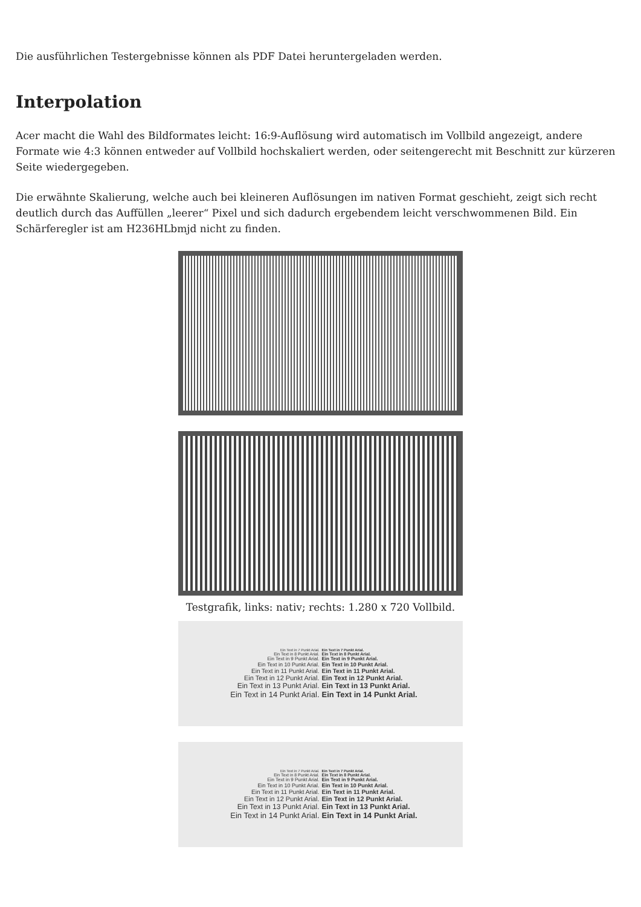Die ausführlichen Testergebnisse können als PDF Datei heruntergeladen werden.
Interpolation
Acer macht die Wahl des Bildformates leicht: 16:9-Auflösung wird automatisch im Vollbild angezeigt, andere Formate wie 4:3 können entweder auf Vollbild hochskaliert werden, oder seitengerecht mit Beschnitt zur kürzeren Seite wiedergegeben.
Die erwähnte Skalierung, welche auch bei kleineren Auflösungen im nativen Format geschieht, zeigt sich recht deutlich durch das Auffüllen „leerer“ Pixel und sich dadurch ergebendem leicht verschwommenen Bild. Ein Schärferegler ist am H236HLbmjd nicht zu finden.
Testgrafik, links: nativ; rechts: 1.280 x 720 Vollbild.
Ein Text in 7 Punkt Arial. Ein Text in 7 Punkt Arial.
Ein Text in 8 Punkt Arial. Ein Text in 8 Punkt Arial.
Ein Text in 9 Punkt Arial. Ein Text in 9 Punkt Arial.
Ein Text in 10 Punkt Arial. Ein Text in 10 Punkt Arial.
Ein Text in 11 Punkt Arial. Ein Text in 11 Punkt Arial.
Ein Text in 12 Punkt Arial. Ein Text in 12 Punkt Arial.
Ein Text in 13 Punkt Arial. Ein Text in 13 Punkt Arial.
Ein Text in 14 Punkt Arial. Ein Text in 14 Punkt Arial.
Ein Text in 7 Punkt Arial. Ein Text in 7 Punkt Arial.
Ein Text in 8 Punkt Arial. Ein Text in 8 Punkt Arial.
Ein Text in 9 Punkt Arial. Ein Text in 9 Punkt Arial.
Ein Text in 10 Punkt Arial. Ein Text in 10 Punkt Arial.
Ein Text in 11 Punkt Arial. Ein Text in 11 Punkt Arial.
Ein Text in 12 Punkt Arial. Ein Text in 12 Punkt Arial.
Ein Text in 13 Punkt Arial. Ein Text in 13 Punkt Arial.
Ein Text in 14 Punkt Arial. Ein Text in 14 Punkt Arial.